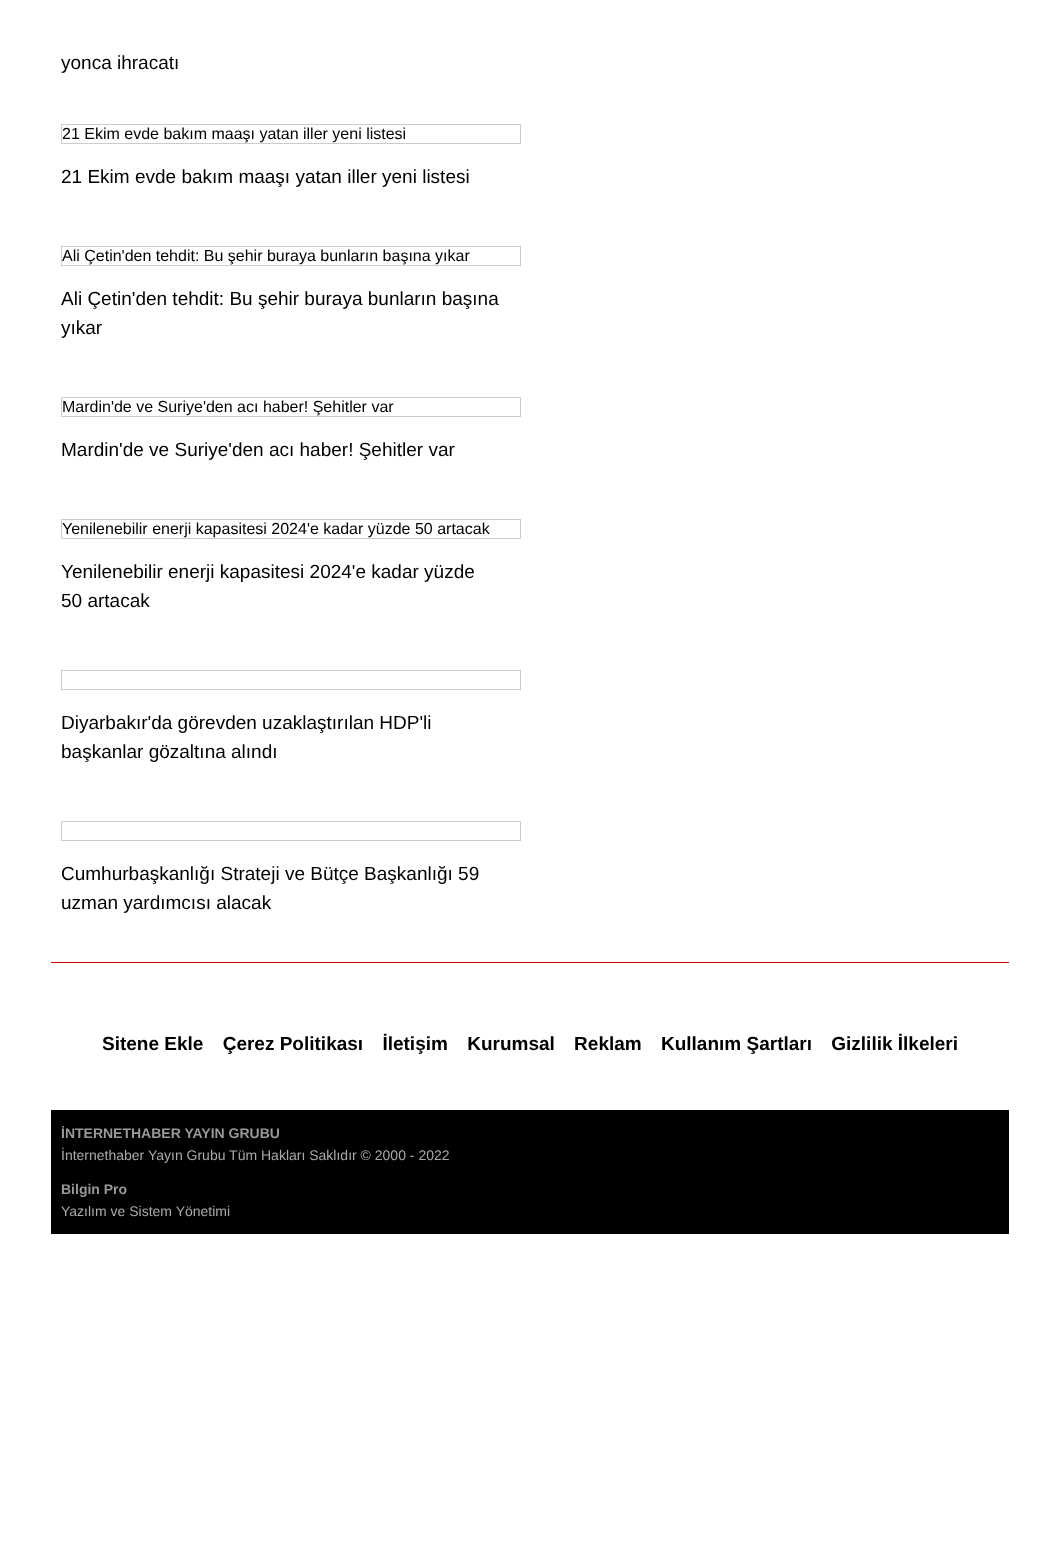yonca ihracatı
21 Ekim evde bakım maaşı yatan iller yeni listesi
21 Ekim evde bakım maaşı yatan iller yeni listesi
Ali Çetin'den tehdit: Bu şehir buraya bunların başına yıkar
Ali Çetin'den tehdit: Bu şehir buraya bunların başına yıkar
Mardin'de ve Suriye'den acı haber! Şehitler var
Mardin'de ve Suriye'den acı haber! Şehitler var
Yenilenebilir enerji kapasitesi 2024'e kadar yüzde 50 artacak
Yenilenebilir enerji kapasitesi 2024'e kadar yüzde 50 artacak
Diyarbakır'da görevden uzaklaştırılan HDP'li başkanlar gözaltına alındı
Cumhurbaşkanlığı Strateji ve Bütçe Başkanlığı 59 uzman yardımcısı alacak
Sitene Ekle Çerez Politikası İletişim Kurumsal Reklam Kullanım Şartları Gizlilik İlkeleri
İNTERNETHABER YAYIN GRUBU
İnternethaber Yayın Grubu Tüm Hakları Saklıdır © 2000 - 2022
Bilgin Pro
Yazılım ve Sistem Yönetimi